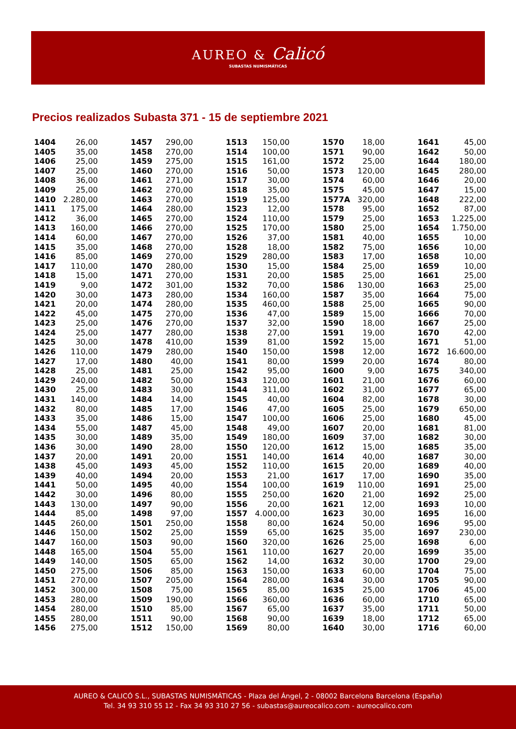AUREO & Calicó
SUBASTAS NUMISMÁTICAS
Precios realizados Subasta 371 - 15 de septiembre 2021
| 1404 | 26,00 |
| 1405 | 35,00 |
| 1406 | 25,00 |
| 1407 | 25,00 |
| 1408 | 36,00 |
| 1409 | 25,00 |
| 1410 | 2.280,00 |
| 1411 | 175,00 |
| 1412 | 36,00 |
| 1413 | 160,00 |
| 1414 | 60,00 |
| 1415 | 35,00 |
| 1416 | 85,00 |
| 1417 | 110,00 |
| 1418 | 15,00 |
| 1419 | 9,00 |
| 1420 | 30,00 |
| 1421 | 20,00 |
| 1422 | 45,00 |
| 1423 | 25,00 |
| 1424 | 25,00 |
| 1425 | 30,00 |
| 1426 | 110,00 |
| 1427 | 17,00 |
| 1428 | 25,00 |
| 1429 | 240,00 |
| 1430 | 25,00 |
| 1431 | 140,00 |
| 1432 | 80,00 |
| 1433 | 35,00 |
| 1434 | 55,00 |
| 1435 | 30,00 |
| 1436 | 30,00 |
| 1437 | 20,00 |
| 1438 | 45,00 |
| 1439 | 40,00 |
| 1441 | 50,00 |
| 1442 | 30,00 |
| 1443 | 130,00 |
| 1444 | 85,00 |
| 1445 | 260,00 |
| 1446 | 150,00 |
| 1447 | 160,00 |
| 1448 | 165,00 |
| 1449 | 140,00 |
| 1450 | 275,00 |
| 1451 | 270,00 |
| 1452 | 300,00 |
| 1453 | 280,00 |
| 1454 | 280,00 |
| 1455 | 280,00 |
| 1456 | 275,00 |
| 1457 | 290,00 |
| 1458 | 270,00 |
| 1459 | 275,00 |
| 1460 | 270,00 |
| 1461 | 271,00 |
| 1462 | 270,00 |
| 1463 | 270,00 |
| 1464 | 280,00 |
| 1465 | 270,00 |
| 1466 | 270,00 |
| 1467 | 270,00 |
| 1468 | 270,00 |
| 1469 | 270,00 |
| 1470 | 280,00 |
| 1471 | 270,00 |
| 1472 | 301,00 |
| 1473 | 280,00 |
| 1474 | 280,00 |
| 1475 | 270,00 |
| 1476 | 270,00 |
| 1477 | 280,00 |
| 1478 | 410,00 |
| 1479 | 280,00 |
| 1480 | 40,00 |
| 1481 | 25,00 |
| 1482 | 50,00 |
| 1483 | 30,00 |
| 1484 | 14,00 |
| 1485 | 17,00 |
| 1486 | 15,00 |
| 1487 | 45,00 |
| 1489 | 35,00 |
| 1490 | 28,00 |
| 1491 | 20,00 |
| 1493 | 45,00 |
| 1494 | 20,00 |
| 1495 | 40,00 |
| 1496 | 80,00 |
| 1497 | 90,00 |
| 1498 | 97,00 |
| 1501 | 250,00 |
| 1502 | 25,00 |
| 1503 | 90,00 |
| 1504 | 55,00 |
| 1505 | 65,00 |
| 1506 | 85,00 |
| 1507 | 205,00 |
| 1508 | 75,00 |
| 1509 | 190,00 |
| 1510 | 85,00 |
| 1511 | 90,00 |
| 1512 | 150,00 |
| 1513 | 150,00 |
| 1514 | 100,00 |
| 1515 | 161,00 |
| 1516 | 50,00 |
| 1517 | 30,00 |
| 1518 | 35,00 |
| 1519 | 125,00 |
| 1523 | 12,00 |
| 1524 | 110,00 |
| 1525 | 170,00 |
| 1526 | 37,00 |
| 1528 | 18,00 |
| 1529 | 280,00 |
| 1530 | 15,00 |
| 1531 | 20,00 |
| 1532 | 70,00 |
| 1534 | 160,00 |
| 1535 | 460,00 |
| 1536 | 47,00 |
| 1537 | 32,00 |
| 1538 | 27,00 |
| 1539 | 81,00 |
| 1540 | 150,00 |
| 1541 | 80,00 |
| 1542 | 95,00 |
| 1543 | 120,00 |
| 1544 | 311,00 |
| 1545 | 40,00 |
| 1546 | 47,00 |
| 1547 | 100,00 |
| 1548 | 49,00 |
| 1549 | 180,00 |
| 1550 | 120,00 |
| 1551 | 140,00 |
| 1552 | 110,00 |
| 1553 | 21,00 |
| 1554 | 100,00 |
| 1555 | 250,00 |
| 1556 | 20,00 |
| 1557 | 4.000,00 |
| 1558 | 80,00 |
| 1559 | 65,00 |
| 1560 | 320,00 |
| 1561 | 110,00 |
| 1562 | 14,00 |
| 1563 | 150,00 |
| 1564 | 280,00 |
| 1565 | 85,00 |
| 1566 | 360,00 |
| 1567 | 65,00 |
| 1568 | 90,00 |
| 1569 | 80,00 |
| 1570 | 18,00 |
| 1571 | 90,00 |
| 1572 | 25,00 |
| 1573 | 120,00 |
| 1574 | 60,00 |
| 1575 | 45,00 |
| 1577A | 320,00 |
| 1578 | 95,00 |
| 1579 | 25,00 |
| 1580 | 25,00 |
| 1581 | 40,00 |
| 1582 | 75,00 |
| 1583 | 17,00 |
| 1584 | 25,00 |
| 1585 | 25,00 |
| 1586 | 130,00 |
| 1587 | 35,00 |
| 1588 | 25,00 |
| 1589 | 15,00 |
| 1590 | 18,00 |
| 1591 | 19,00 |
| 1592 | 15,00 |
| 1598 | 12,00 |
| 1599 | 20,00 |
| 1600 | 9,00 |
| 1601 | 21,00 |
| 1602 | 31,00 |
| 1604 | 82,00 |
| 1605 | 25,00 |
| 1606 | 25,00 |
| 1607 | 20,00 |
| 1609 | 37,00 |
| 1612 | 15,00 |
| 1614 | 40,00 |
| 1615 | 20,00 |
| 1617 | 17,00 |
| 1619 | 110,00 |
| 1620 | 21,00 |
| 1621 | 12,00 |
| 1623 | 30,00 |
| 1624 | 50,00 |
| 1625 | 35,00 |
| 1626 | 25,00 |
| 1627 | 20,00 |
| 1632 | 30,00 |
| 1633 | 60,00 |
| 1634 | 30,00 |
| 1635 | 25,00 |
| 1636 | 60,00 |
| 1637 | 35,00 |
| 1639 | 18,00 |
| 1640 | 30,00 |
| 1641 | 45,00 |
| 1642 | 50,00 |
| 1644 | 180,00 |
| 1645 | 280,00 |
| 1646 | 20,00 |
| 1647 | 15,00 |
| 1648 | 222,00 |
| 1652 | 87,00 |
| 1653 | 1.225,00 |
| 1654 | 1.750,00 |
| 1655 | 10,00 |
| 1656 | 10,00 |
| 1658 | 10,00 |
| 1659 | 10,00 |
| 1661 | 25,00 |
| 1663 | 25,00 |
| 1664 | 75,00 |
| 1665 | 90,00 |
| 1666 | 70,00 |
| 1667 | 25,00 |
| 1670 | 42,00 |
| 1671 | 51,00 |
| 1672 | 16.600,00 |
| 1674 | 80,00 |
| 1675 | 340,00 |
| 1676 | 60,00 |
| 1677 | 65,00 |
| 1678 | 30,00 |
| 1679 | 650,00 |
| 1680 | 45,00 |
| 1681 | 81,00 |
| 1682 | 30,00 |
| 1685 | 35,00 |
| 1687 | 30,00 |
| 1689 | 40,00 |
| 1690 | 35,00 |
| 1691 | 25,00 |
| 1692 | 25,00 |
| 1693 | 10,00 |
| 1695 | 16,00 |
| 1696 | 95,00 |
| 1697 | 230,00 |
| 1698 | 6,00 |
| 1699 | 35,00 |
| 1700 | 29,00 |
| 1704 | 75,00 |
| 1705 | 90,00 |
| 1706 | 45,00 |
| 1710 | 65,00 |
| 1711 | 50,00 |
| 1712 | 65,00 |
| 1716 | 60,00 |
AUREO & CALICÓ S.L., SUBASTAS NUMISMÁTICAS - Plaza del Ángel, 2 - 08002 Barcelona Barcelona (España)
Tel. 34 93 310 55 12 - Fax 34 93 310 27 56 - subastas@aureocalico.com - aureocalico.com